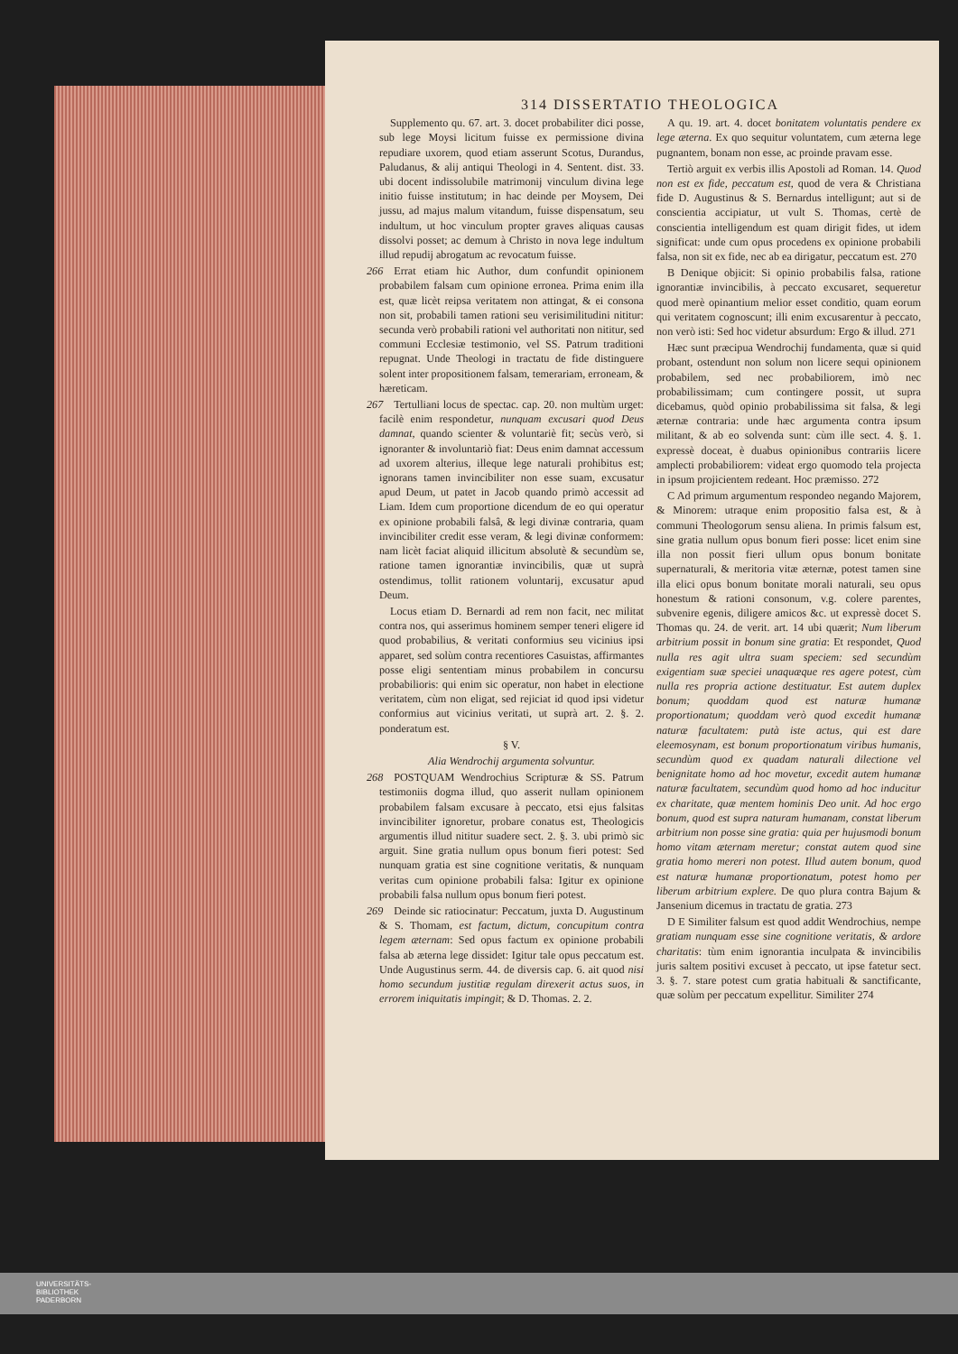314 DISSERTATIO THEOLOGICA
Supplemento qu. 67. art. 3. docet probabiliter dici posse, sub lege Moysi licitum fuisse ex permissione divina repudiare uxorem, quod etiam asserunt Scotus, Durandus, Paludanus, & alij antiqui Theologi in 4. Sentent. dist. 33. ubi docent indissolubile matrimonij vinculum divina lege initio fuisse institutum; in hac deinde per Moysem, Dei jussu, ad majus malum vitandum, fuisse dispensatum, seu indultum, ut hoc vinculum propter graves aliquas causas dissolvi posset; ac demum à Christo in nova lege indultum illud repudij abrogatum ac revocatum fuisse.
266 Errat etiam hic Author, dum confundit opinionem probabilem falsam cum opinione erronea. Prima enim illa est, quæ licèt reipsa veritatem non attingat, & ei consona non sit, probabili tamen rationi seu verisimilitudini nititur: secunda verò probabili rationi vel authoritati non nititur, sed communi Ecclesiæ testimonio, vel SS. Patrum traditioni repugnat. Unde Theologi in tractatu de fide distinguere solent inter propositionem falsam, temerariam, erroneam, & hæreticam.
267 Tertulliani locus de spectac. cap. 20. non multùm urget: facilè enim respondetur, nunquam excusari quod Deus damnat, quando scienter & voluntariè fit; secùs verò, si ignoranter & involuntariò fiat: Deus enim damnat accessum ad uxorem alterius, illeque lege naturali prohibitus est; ignorans tamen invincibiliter non esse suam, excusatur apud Deum, ut patet in Jacob quando primò accessit ad Liam. Idem cum proportione dicendum de eo qui operatur ex opinione probabili falsâ, & legi divinæ contraria, quam invincibiliter credit esse veram, & legi divinæ conformem: nam licèt faciat aliquid illicitum absolutè & secundùm se, ratione tamen ignorantiæ invincibilis, quæ ut suprà ostendimus, tollit rationem voluntarij, excusatur apud Deum.
Locus etiam D. Bernardi ad rem non facit, nec militat contra nos, qui asserimus hominem semper teneri eligere id quod probabilius, & veritati conformius seu vicinius ipsi apparet, sed solùm contra recentiores Casuistas, affirmantes posse eligi sententiam minus probabilem in concursu probabilioris: qui enim sic operatur, non habet in electione veritatem, cùm non eligat, sed rejiciat id quod ipsi videtur conformius aut vicinius veritati, ut suprà art. 2. §. 2. ponderatum est.
§ V.
Alia Wendrochij argumenta solvuntur.
268 POSTQUAM Wendrochius Scripturæ & SS. Patrum testimoniis dogma illud, quo asserit nullam opinionem probabilem falsam excusare à peccato, etsi ejus falsitas invincibiliter ignoretur, probare conatus est, Theologicis argumentis illud nititur suadere sect. 2. §. 3. ubi primò sic arguit. Sine gratia nullum opus bonum fieri potest: Sed nunquam gratia est sine cognitione veritatis, & nunquam veritas cum opinione probabili falsa: Igitur ex opinione probabili falsa nullum opus bonum fieri potest.
269 Deinde sic ratiocinatur: Peccatum, juxta D. Augustinum & S. Thomam, est factum, dictum, concupitum contra legem æternam: Sed opus factum ex opinione probabili falsa ab æterna lege dissidet: Igitur tale opus peccatum est. Unde Augustinus serm. 44. de diversis cap. 6. ait quod nisi homo secundum justitiæ regulam direxerit actus suos, in errorem iniquitatis impingit; & D. Thomas. 2. 2.
A qu. 19. art. 4. docet bonitatem voluntatis pendere ex lege æterna. Ex quo sequitur voluntatem, cum æterna lege pugnantem, bonam non esse, ac proinde pravam esse.
Tertiò arguit ex verbis illis Apostoli ad Roman. 14. Quod non est ex fide, peccatum est, quod de vera & Christiana fide D. Augustinus & S. Bernardus intelligunt; aut si de conscientia accipiatur, ut vult S. Thomas, certè de conscientia intelligendum est quam dirigit fides, ut idem significat: unde cum opus procedens ex opinione probabili falsa, non sit ex fide, nec ab ea dirigatur, peccatum est. 270
B Denique objicit: Si opinio probabilis falsa, ratione ignorantiæ invincibilis, à peccato excusaret, sequeretur quod merè opinantium melior esset conditio, quam eorum qui veritatem cognoscunt; illi enim excusarentur à peccato, non verò isti: Sed hoc videtur absurdum: Ergo & illud. 271
Hæc sunt præcipua Wendrochij fundamenta, quæ si quid probant, ostendunt non solum non licere sequi opinionem probabilem, sed nec probabiliorem, imò nec probabilissimam; cum contingere possit, ut supra dicebamus, quòd opinio probabilissima sit falsa, & legi æternæ contraria: unde hæc argumenta contra ipsum militant, & ab eo solvenda sunt: cùm ille sect. 4. §. 1. expressè doceat, è duabus opinionibus contrariis licere amplecti probabiliorem: videat ergo quomodo tela projecta in ipsum projicientem redeant. Hoc præmisso. 272
C Ad primum argumentum respondeo negando Majorem, & Minorem: utraque enim propositio falsa est, & à communi Theologorum sensu aliena. In primis falsum est, sine gratia nullum opus bonum fieri posse: licet enim sine illa non possit fieri ullum opus bonum bonitate supernaturali, & meritoria vitæ æternæ, potest tamen sine illa elici opus bonum bonitate morali naturali, seu opus honestum & rationi consonum, v.g. colere parentes, subvenire egenis, diligere amicos &c. ut expressè docet S. Thomas qu. 24. de verit. art. 14 ubi quærit; Num liberum arbitrium possit in bonum sine gratia: Et respondet, Quod nulla res agit ultra suam speciem: sed secundùm exigentiam suæ speciei unaquæque res agere potest, cùm nulla res propria actione destituatur. Est autem duplex bonum; quoddam quod est naturæ humanæ proportionatum; quoddam verò quod excedit humanæ naturæ facultatem: putà iste actus, qui est dare eleemosynam, est bonum proportionatum viribus humanis, secundùm quod ex quadam naturali dilectione vel benignitate homo ad hoc movetur, excedit autem humanæ naturæ facultatem, secundùm quod homo ad hoc inducitur ex charitate, quæ mentem hominis Deo unit. Ad hoc ergo bonum, quod est supra naturam humanam, constat liberum arbitrium non posse sine gratia: quia per hujusmodi bonum homo vitam æternam meretur; constat autem quod sine gratia homo mereri non potest. Illud autem bonum, quod est naturæ humanæ proportionatum, potest homo per liberum arbitrium explere. De quo plura contra Bajum & Jansenium dicemus in tractatu de gratia. 273
D E Similiter falsum est quod addit Wendrochius, nempe gratiam nunquam esse sine cognitione veritatis, & ardore charitatis: tùm enim ignorantia inculpata & invincibilis juris saltem positivi excuset à peccato, ut ipse fatetur sect. 3. §. 7. stare potest cum gratia habituali & sanctificante, quæ solùm per peccatum expellitur. Similiter 274
UNIVERSITÄTS-
BIBLIOTHEK
PADERBORN